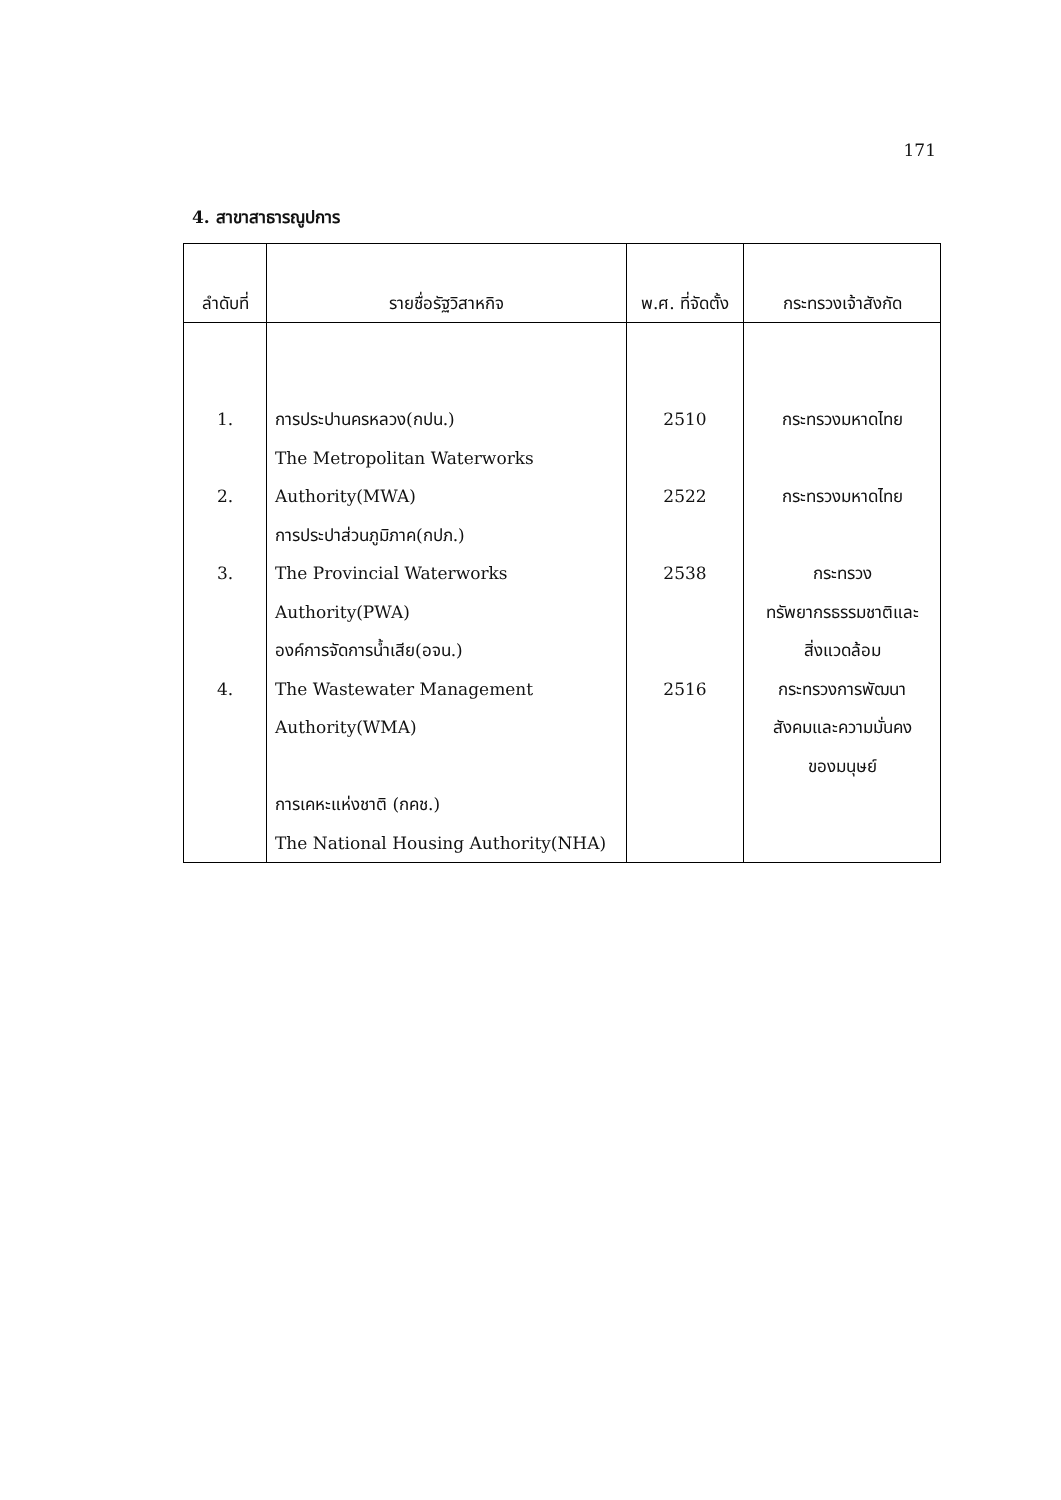171
4. สาขาสาธารณูปการ
| ลำดับที่ | รายชื่อรัฐวิสาหกิจ | พ.ศ. ที่จัดตั้ง | กระทรวงเจ้าสังกัด |
| --- | --- | --- | --- |
| 1. 2. 3. 4. | การประปานครหลวง(กปน.) The Metropolitan Waterworks Authority(MWA) การประปาส่วนภูมิภาค(กปภ.) The Provincial Waterworks Authority(PWA) องค์การจัดการน้ำเสีย(อจน.) The Wastewater Management Authority(WMA) การเคหะแห่งชาติ (กคช.) The National Housing Authority(NHA) | 2510 2522 2538 2516 | กระทรวงมหาดไทย กระทรวงมหาดไทย กระทรวง ทรัพยากรธรรมชาติและ สิ่งแวดล้อม กระทรวงการพัฒนา สังคมและความมั่นคง ของมนุษย์ |